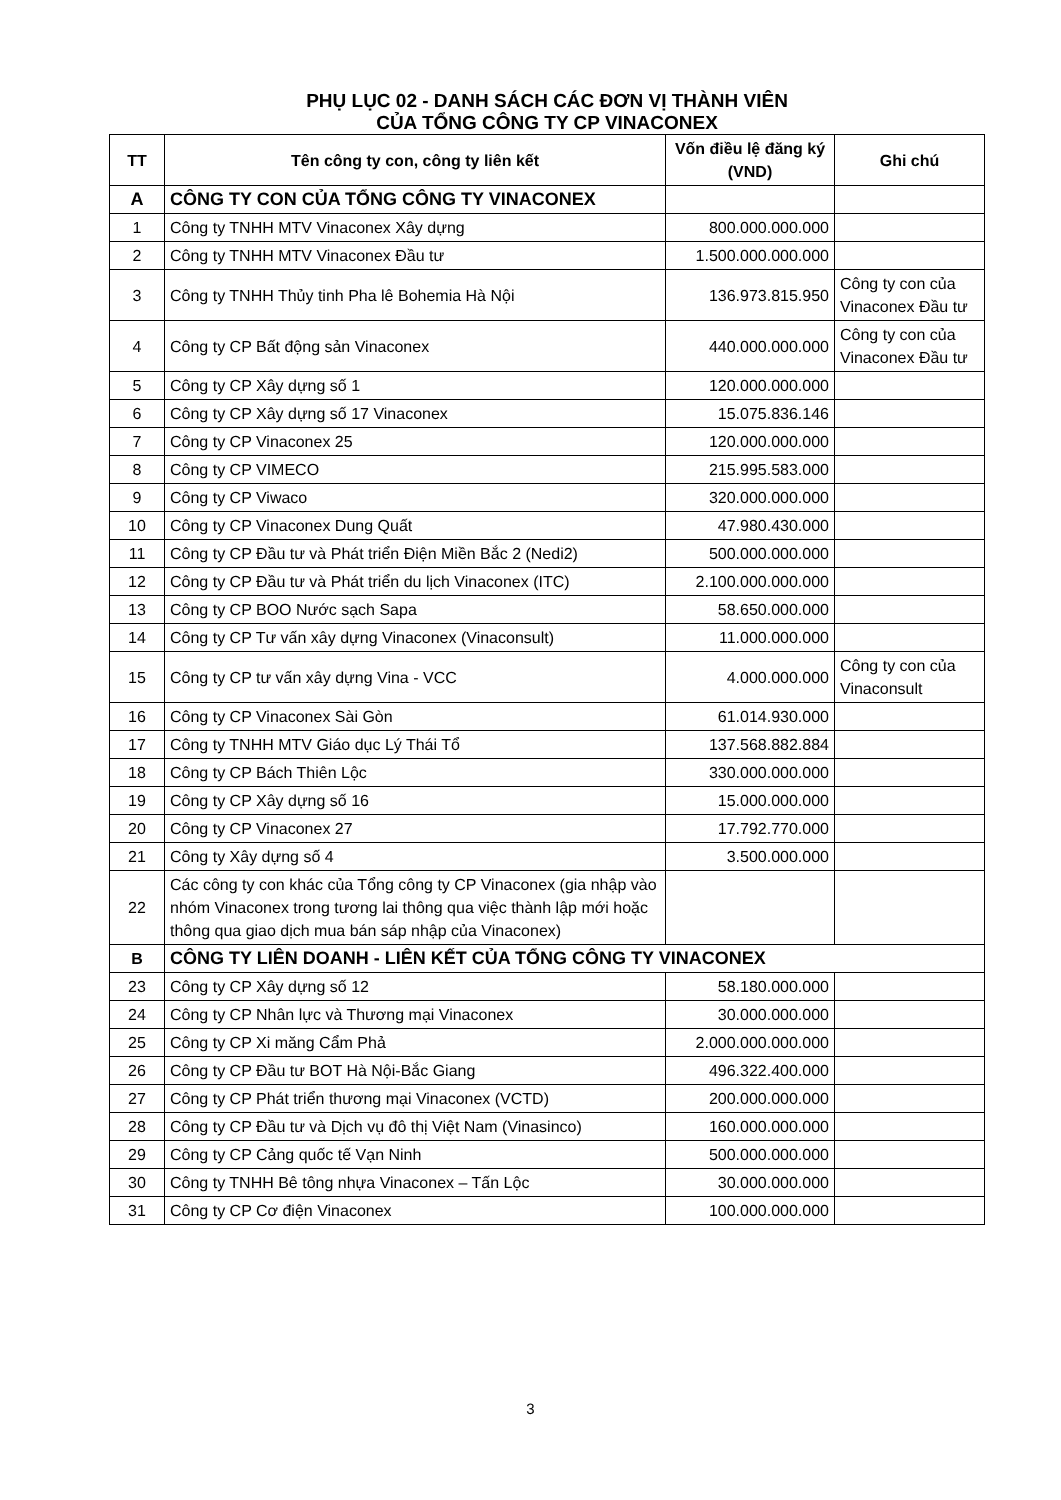PHỤ LỤC 02 - DANH SÁCH CÁC ĐƠN VỊ THÀNH VIÊN
CỦA TỔNG CÔNG TY CP VINACONEX
| TT | Tên công ty con, công ty liên kết | Vốn điều lệ đăng ký (VND) | Ghi chú |
| --- | --- | --- | --- |
| A | CÔNG TY CON CỦA TỔNG CÔNG TY VINACONEX | | |
| 1 | Công ty TNHH MTV Vinaconex Xây dựng | 800.000.000.000 | |
| 2 | Công ty TNHH MTV Vinaconex Đầu tư | 1.500.000.000.000 | |
| 3 | Công ty TNHH Thủy tinh Pha lê Bohemia Hà Nội | 136.973.815.950 | Công ty con của Vinaconex Đầu tư |
| 4 | Công ty CP Bất động sản Vinaconex | 440.000.000.000 | Công ty con của Vinaconex Đầu tư |
| 5 | Công ty CP Xây dựng số 1 | 120.000.000.000 | |
| 6 | Công ty CP Xây dựng số 17 Vinaconex | 15.075.836.146 | |
| 7 | Công ty CP Vinaconex 25 | 120.000.000.000 | |
| 8 | Công ty CP VIMECO | 215.995.583.000 | |
| 9 | Công ty CP Viwaco | 320.000.000.000 | |
| 10 | Công ty CP Vinaconex Dung Quất | 47.980.430.000 | |
| 11 | Công ty CP Đầu tư và Phát triển Điện Miền Bắc 2 (Nedi2) | 500.000.000.000 | |
| 12 | Công ty CP Đầu tư và Phát triển du lịch Vinaconex (ITC) | 2.100.000.000.000 | |
| 13 | Công ty CP BOO Nước sạch Sapa | 58.650.000.000 | |
| 14 | Công ty CP Tư vấn xây dựng Vinaconex (Vinaconsult) | 11.000.000.000 | |
| 15 | Công ty CP tư vấn xây dựng Vina - VCC | 4.000.000.000 | Công ty con của Vinaconsult |
| 16 | Công ty CP Vinaconex Sài Gòn | 61.014.930.000 | |
| 17 | Công ty TNHH MTV Giáo dục Lý Thái Tổ | 137.568.882.884 | |
| 18 | Công ty CP Bách Thiên Lộc | 330.000.000.000 | |
| 19 | Công ty CP Xây dựng số 16 | 15.000.000.000 | |
| 20 | Công ty CP Vinaconex 27 | 17.792.770.000 | |
| 21 | Công ty Xây dựng số 4 | 3.500.000.000 | |
| 22 | Các công ty con khác của Tổng công ty CP Vinaconex (gia nhập vào nhóm Vinaconex trong tương lai thông qua việc thành lập mới hoặc thông qua giao dịch mua bán sáp nhập của Vinaconex) | | |
| B | CÔNG TY LIÊN DOANH - LIÊN KẾT CỦA TỔNG CÔNG TY VINACONEX | | |
| 23 | Công ty CP Xây dựng số 12 | 58.180.000.000 | |
| 24 | Công ty CP Nhân lực và Thương mại Vinaconex | 30.000.000.000 | |
| 25 | Công ty CP Xi măng Cẩm Phả | 2.000.000.000.000 | |
| 26 | Công ty CP Đầu tư BOT Hà Nội-Bắc Giang | 496.322.400.000 | |
| 27 | Công ty CP Phát triển thương mại Vinaconex (VCTD) | 200.000.000.000 | |
| 28 | Công ty CP Đầu tư và Dịch vụ đô thị Việt Nam (Vinasinco) | 160.000.000.000 | |
| 29 | Công ty CP Cảng quốc tế Vạn Ninh | 500.000.000.000 | |
| 30 | Công ty TNHH Bê tông nhựa Vinaconex – Tấn Lộc | 30.000.000.000 | |
| 31 | Công ty CP Cơ điện Vinaconex | 100.000.000.000 | |
3